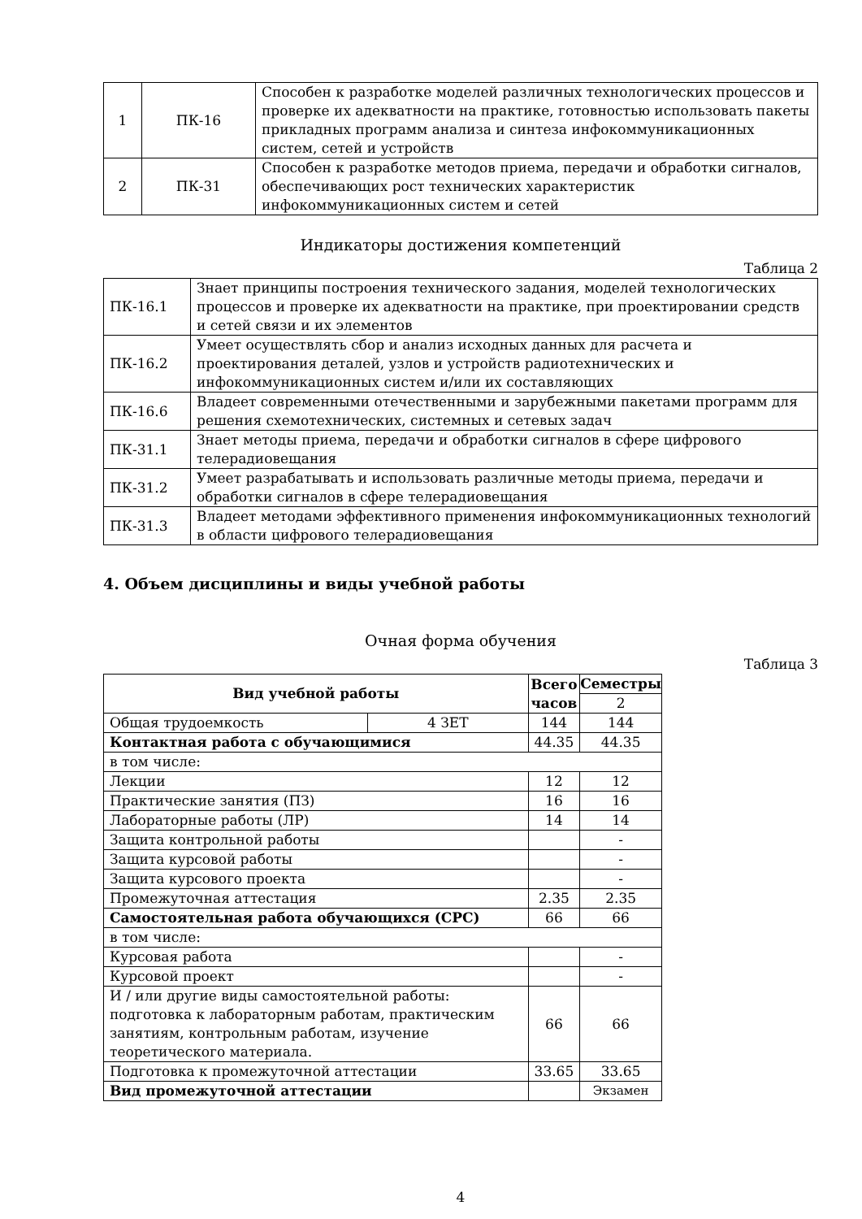| 1 | ПК-16 | Способен к разработке моделей различных технологических процессов и проверке их адекватности на практике, готовностью использовать пакеты прикладных программ анализа и синтеза инфокоммуникационных систем, сетей и устройств |
| 2 | ПК-31 | Способен к разработке методов приема, передачи и обработки сигналов, обеспечивающих рост технических характеристик инфокоммуникационных систем и сетей |
Индикаторы достижения компетенций
Таблица 2
| ПК-16.1 | Знает принципы построения технического задания, моделей технологических процессов и проверке их адекватности на практике, при проектировании средств и сетей связи и их элементов |
| ПК-16.2 | Умеет осуществлять сбор и анализ исходных данных для расчета и проектирования деталей, узлов и устройств радиотехнических и инфокоммуникационных систем и/или их составляющих |
| ПК-16.6 | Владеет современными отечественными и зарубежными пакетами программ для решения схемотехнических, системных и сетевых задач |
| ПК-31.1 | Знает методы приема, передачи и обработки сигналов в сфере цифрового телерадиовещания |
| ПК-31.2 | Умеет разрабатывать и использовать различные методы приема, передачи и обработки сигналов в сфере телерадиовещания |
| ПК-31.3 | Владеет методами эффективного применения инфокоммуникационных технологий в области цифрового телерадиовещания |
4. Объем дисциплины и виды учебной работы
Очная форма обучения
Таблица 3
| Вид учебной работы | | Всего часов | Семестры |
| --- | --- | --- | --- |
| | | | 2 |
| Общая трудоемкость | 4 ЗЕТ | 144 | 144 |
| Контактная работа с обучающимися | | 44.35 | 44.35 |
| в том числе: | | | |
| Лекции | | 12 | 12 |
| Практические занятия (ПЗ) | | 16 | 16 |
| Лабораторные работы (ЛР) | | 14 | 14 |
| Защита контрольной работы | | | - |
| Защита курсовой работы | | | - |
| Защита курсового проекта | | | - |
| Промежуточная аттестация | | 2.35 | 2.35 |
| Самостоятельная работа обучающихся (СРС) | | 66 | 66 |
| в том числе: | | | |
| Курсовая работа | | | - |
| Курсовой проект | | | - |
| И / или другие виды самостоятельной работы: подготовка к лабораторным работам, практическим занятиям, контрольным работам, изучение теоретического материала. | | 66 | 66 |
| Подготовка к промежуточной аттестации | | 33.65 | 33.65 |
| Вид промежуточной аттестации | | | Экзамен |
4